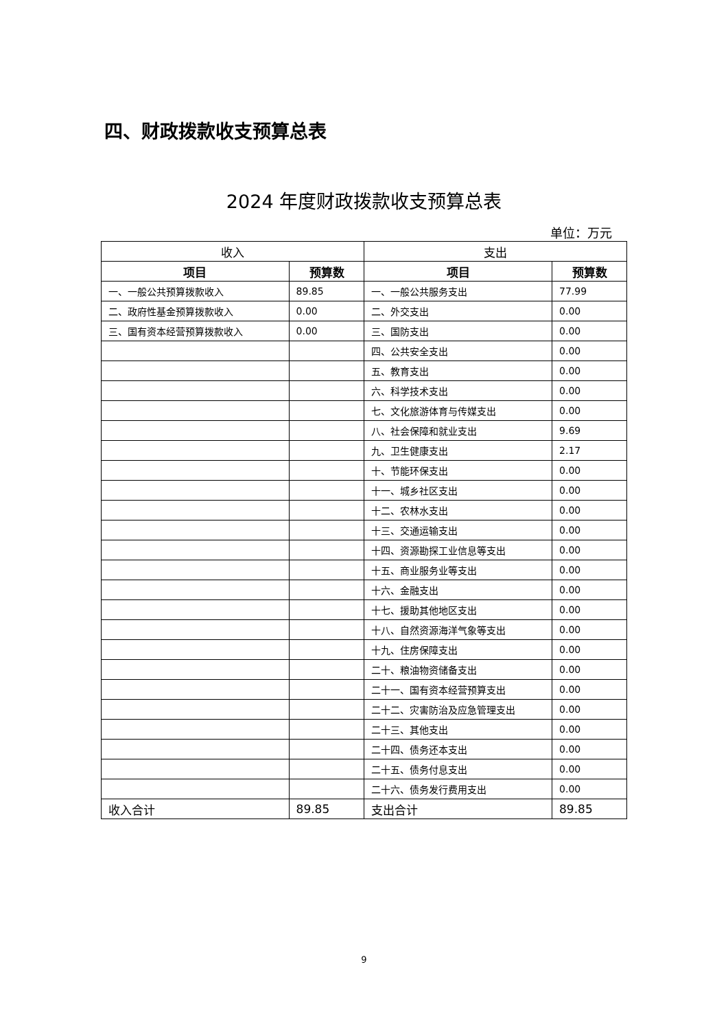四、财政拨款收支预算总表
2024 年度财政拨款收支预算总表
单位：万元
| 收入 | | 支出 | |
| --- | --- | --- | --- |
| 项目 | 预算数 | 项目 | 预算数 |
| 一、一般公共预算拨款收入 | 89.85 | 一、一般公共服务支出 | 77.99 |
| 二、政府性基金预算拨款收入 | 0.00 | 二、外交支出 | 0.00 |
| 三、国有资本经营预算拨款收入 | 0.00 | 三、国防支出 | 0.00 |
| | | 四、公共安全支出 | 0.00 |
| | | 五、教育支出 | 0.00 |
| | | 六、科学技术支出 | 0.00 |
| | | 七、文化旅游体育与传媒支出 | 0.00 |
| | | 八、社会保障和就业支出 | 9.69 |
| | | 九、卫生健康支出 | 2.17 |
| | | 十、节能环保支出 | 0.00 |
| | | 十一、城乡社区支出 | 0.00 |
| | | 十二、农林水支出 | 0.00 |
| | | 十三、交通运输支出 | 0.00 |
| | | 十四、资源勘探工业信息等支出 | 0.00 |
| | | 十五、商业服务业等支出 | 0.00 |
| | | 十六、金融支出 | 0.00 |
| | | 十七、援助其他地区支出 | 0.00 |
| | | 十八、自然资源海洋气象等支出 | 0.00 |
| | | 十九、住房保障支出 | 0.00 |
| | | 二十、粮油物资储备支出 | 0.00 |
| | | 二十一、国有资本经营预算支出 | 0.00 |
| | | 二十二、灾害防治及应急管理支出 | 0.00 |
| | | 二十三、其他支出 | 0.00 |
| | | 二十四、债务还本支出 | 0.00 |
| | | 二十五、债务付息支出 | 0.00 |
| | | 二十六、债务发行费用支出 | 0.00 |
| 收入合计 | 89.85 | 支出合计 | 89.85 |
9